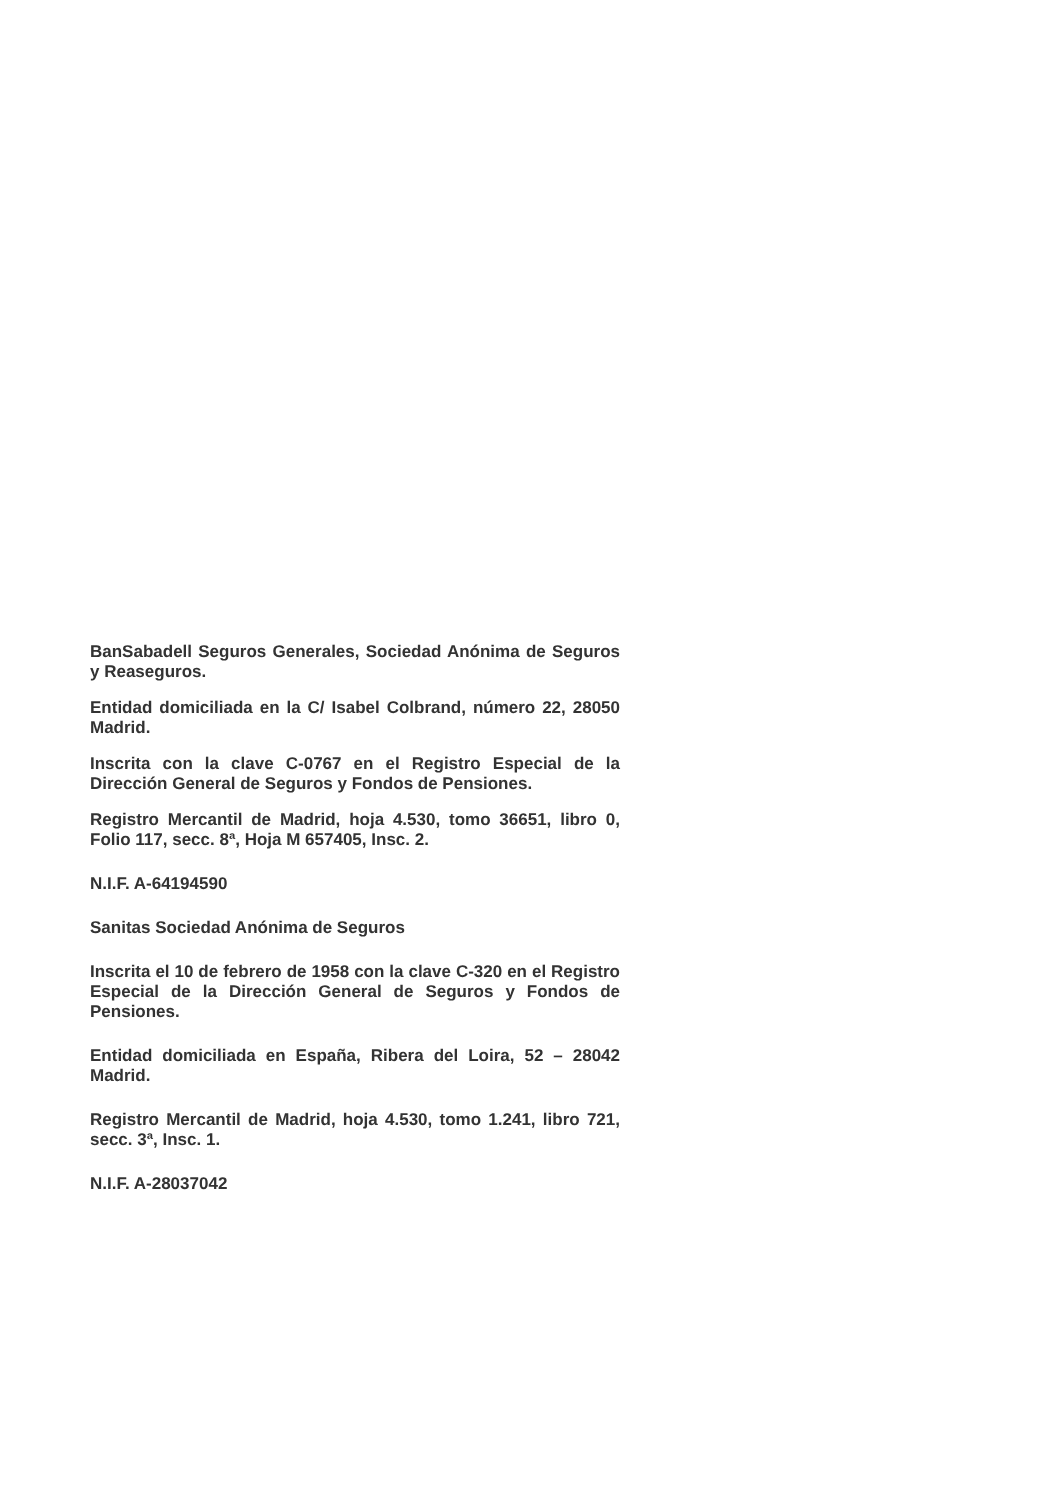BanSabadell Seguros Generales, Sociedad Anónima de Seguros y Reaseguros.
Entidad domiciliada en la C/ Isabel Colbrand, número 22, 28050 Madrid.
Inscrita con la clave C-0767 en el Registro Especial de la Dirección General de Seguros y Fondos de Pensiones.
Registro Mercantil de Madrid, hoja 4.530, tomo 36651, libro 0, Folio 117, secc. 8ª, Hoja M 657405, Insc. 2.
N.I.F. A-64194590
Sanitas Sociedad Anónima de Seguros
Inscrita el 10 de febrero de 1958 con la clave C-320 en el Registro Especial de la Dirección General de Seguros y Fondos de Pensiones.
Entidad domiciliada en España, Ribera del Loira, 52 – 28042 Madrid.
Registro Mercantil de Madrid, hoja 4.530, tomo 1.241, libro 721, secc. 3ª, Insc. 1.
N.I.F. A-28037042